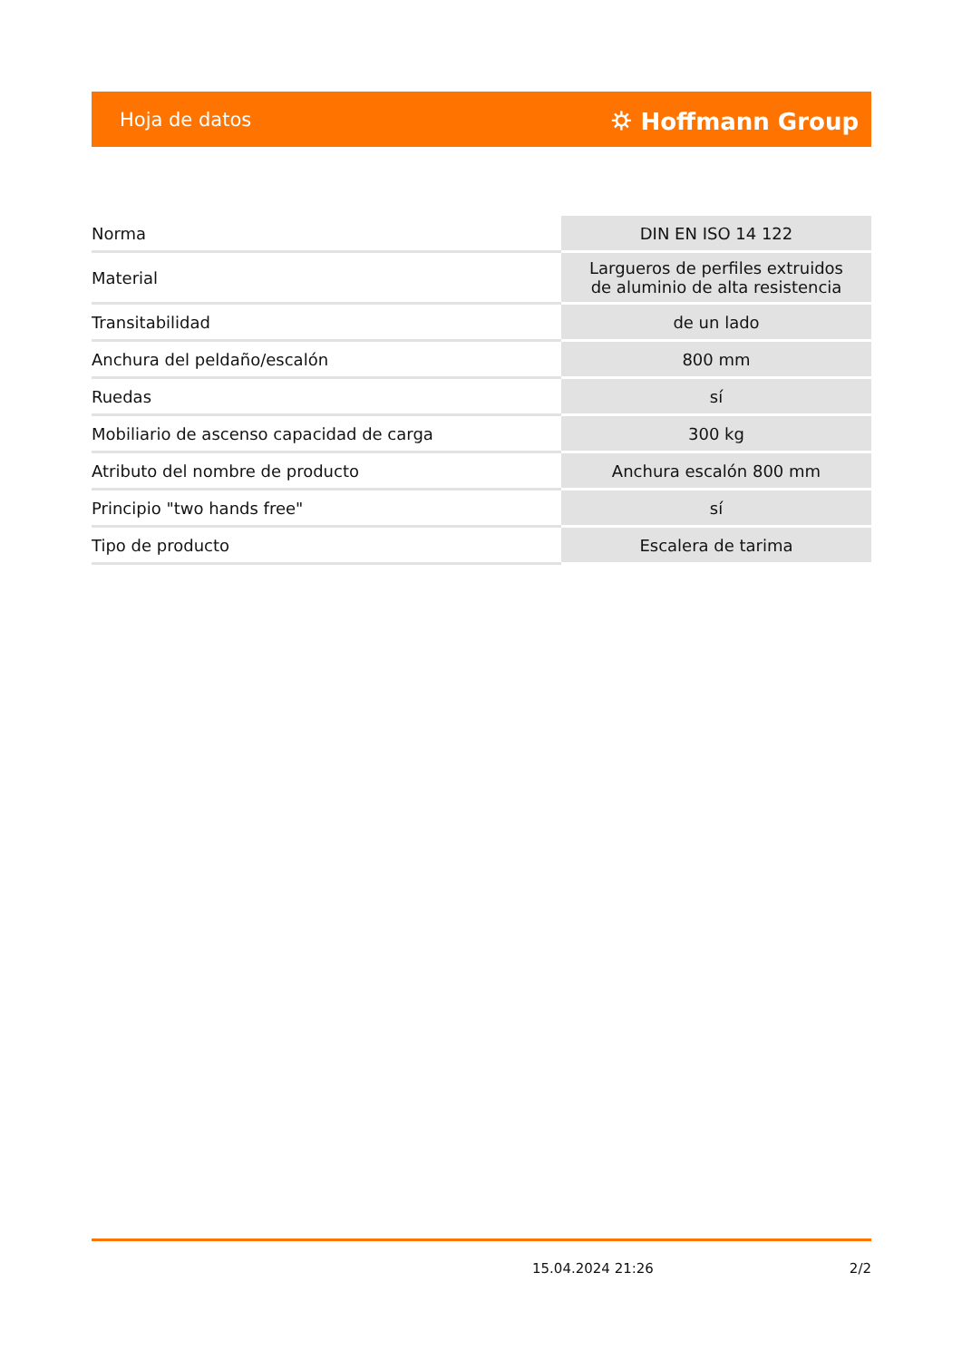Hoja de datos ⛭ Hoffmann Group
| Norma | DIN EN ISO 14 122 |
| Material | Largueros de perfiles extruidos de aluminio de alta resistencia |
| Transitabilidad | de un lado |
| Anchura del peldaño/escalón | 800 mm |
| Ruedas | sí |
| Mobiliario de ascenso capacidad de carga | 300 kg |
| Atributo del nombre de producto | Anchura escalón 800 mm |
| Principio "two hands free" | sí |
| Tipo de producto | Escalera de tarima |
15.04.2024 21:26 2/2